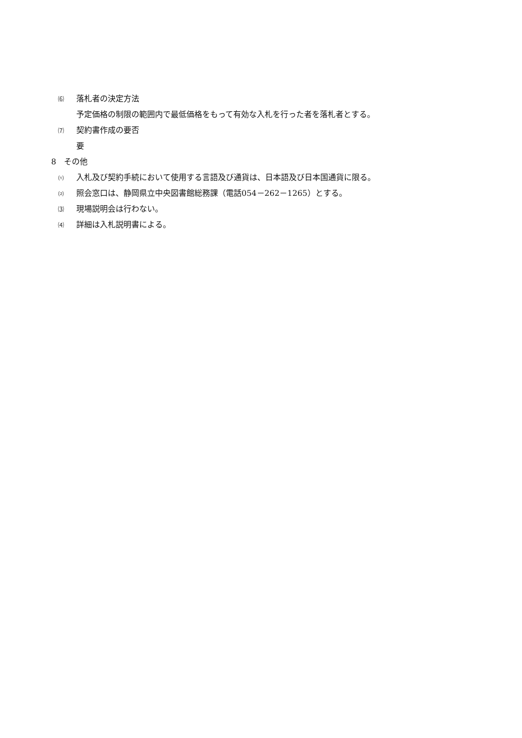⑹ 落札者の決定方法
予定価格の制限の範囲内で最低価格をもって有効な入札を行った者を落札者とする。
⑺ 契約書作成の要否
要
8　その他
⑴ 入札及び契約手続において使用する言語及び通貨は、日本語及び日本国通貨に限る。
⑵ 照会窓口は、静岡県立中央図書館総務課（電話054－262－1265）とする。
⑶ 現場説明会は行わない。
⑷ 詳細は入札説明書による。